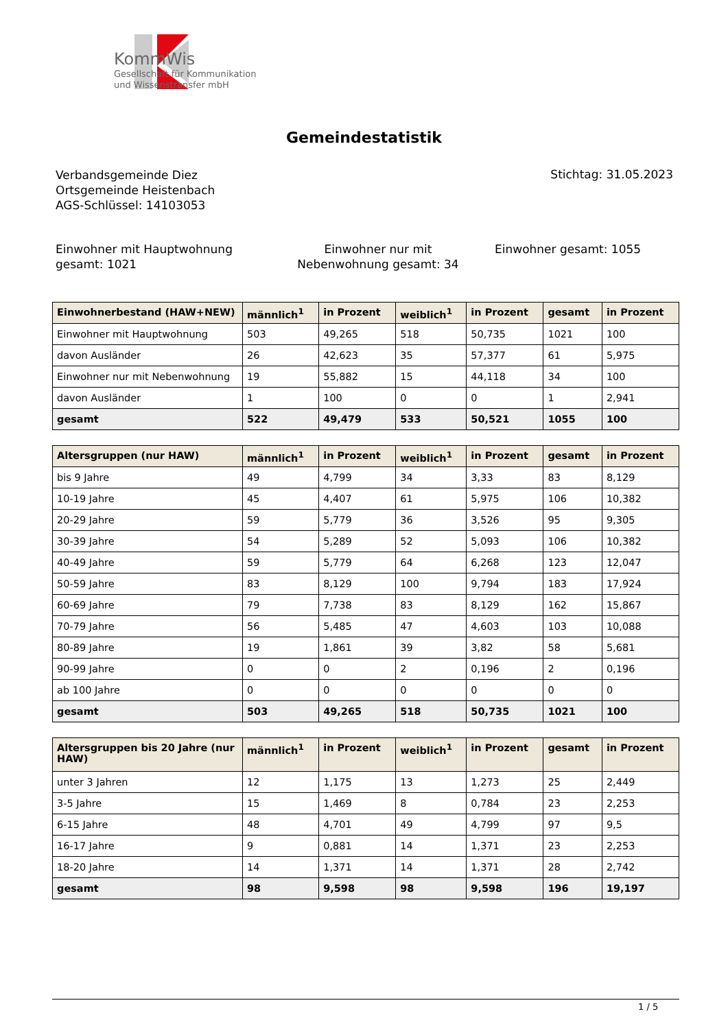KommWis
Gesellschaft für Kommunikation
und Wissenstransfer mbH
Gemeindestatistik
Verbandsgemeinde Diez
Ortsgemeinde Heistenbach
AGS-Schlüssel: 14103053
Stichtag: 31.05.2023
Einwohner mit Hauptwohnung gesamt: 1021
Einwohner nur mit Nebenwohnung gesamt: 34
Einwohner gesamt: 1055
| Einwohnerbestand (HAW+NEW) | männlich<sup>1</sup> | in Prozent | weiblich<sup>1</sup> | in Prozent | gesamt | in Prozent |
| --- | --- | --- | --- | --- | --- | --- |
| Einwohner mit Hauptwohnung | 503 | 49,265 | 518 | 50,735 | 1021 | 100 |
| davon Ausländer | 26 | 42,623 | 35 | 57,377 | 61 | 5,975 |
| Einwohner nur mit Nebenwohnung | 19 | 55,882 | 15 | 44,118 | 34 | 100 |
| davon Ausländer | 1 | 100 | 0 | 0 | 1 | 2,941 |
| gesamt | 522 | 49,479 | 533 | 50,521 | 1055 | 100 |
| Altersgruppen (nur HAW) | männlich<sup>1</sup> | in Prozent | weiblich<sup>1</sup> | in Prozent | gesamt | in Prozent |
| --- | --- | --- | --- | --- | --- | --- |
| bis 9 Jahre | 49 | 4,799 | 34 | 3,33 | 83 | 8,129 |
| 10-19 Jahre | 45 | 4,407 | 61 | 5,975 | 106 | 10,382 |
| 20-29 Jahre | 59 | 5,779 | 36 | 3,526 | 95 | 9,305 |
| 30-39 Jahre | 54 | 5,289 | 52 | 5,093 | 106 | 10,382 |
| 40-49 Jahre | 59 | 5,779 | 64 | 6,268 | 123 | 12,047 |
| 50-59 Jahre | 83 | 8,129 | 100 | 9,794 | 183 | 17,924 |
| 60-69 Jahre | 79 | 7,738 | 83 | 8,129 | 162 | 15,867 |
| 70-79 Jahre | 56 | 5,485 | 47 | 4,603 | 103 | 10,088 |
| 80-89 Jahre | 19 | 1,861 | 39 | 3,82 | 58 | 5,681 |
| 90-99 Jahre | 0 | 0 | 2 | 0,196 | 2 | 0,196 |
| ab 100 Jahre | 0 | 0 | 0 | 0 | 0 | 0 |
| gesamt | 503 | 49,265 | 518 | 50,735 | 1021 | 100 |
| Altersgruppen bis 20 Jahre (nur HAW) | männlich<sup>1</sup> | in Prozent | weiblich<sup>1</sup> | in Prozent | gesamt | in Prozent |
| --- | --- | --- | --- | --- | --- | --- |
| unter 3 Jahren | 12 | 1,175 | 13 | 1,273 | 25 | 2,449 |
| 3-5 Jahre | 15 | 1,469 | 8 | 0,784 | 23 | 2,253 |
| 6-15 Jahre | 48 | 4,701 | 49 | 4,799 | 97 | 9,5 |
| 16-17 Jahre | 9 | 0,881 | 14 | 1,371 | 23 | 2,253 |
| 18-20 Jahre | 14 | 1,371 | 14 | 1,371 | 28 | 2,742 |
| gesamt | 98 | 9,598 | 98 | 9,598 | 196 | 19,197 |
1 / 5